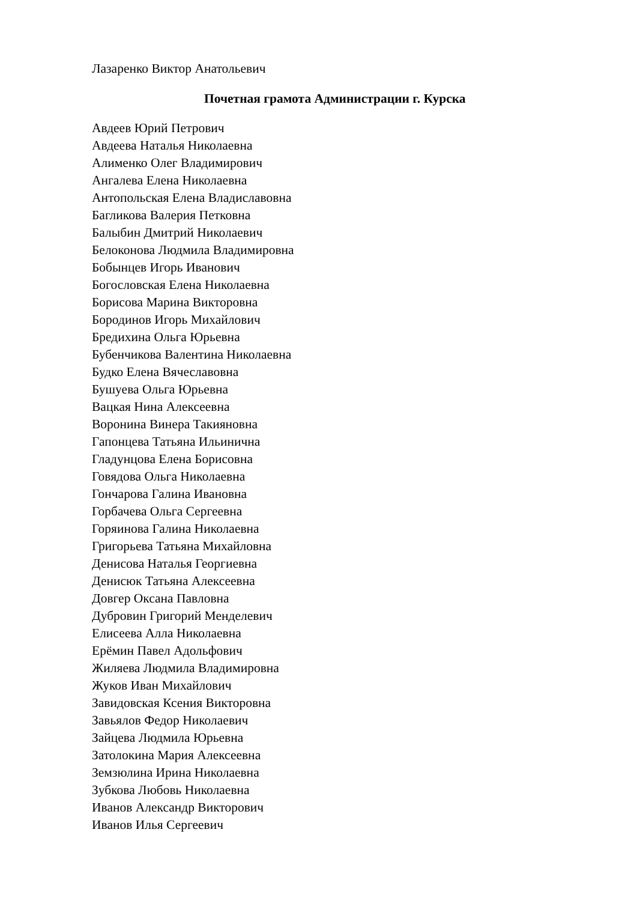Лазаренко Виктор Анатольевич
Почетная грамота Администрации г. Курска
Авдеев Юрий Петрович
Авдеева Наталья Николаевна
Алименко Олег Владимирович
Ангалева Елена Николаевна
Антопольская Елена Владиславовна
Багликова Валерия Петковна
Балыбин Дмитрий Николаевич
Белоконова Людмила Владимировна
Бобынцев Игорь Иванович
Богословская Елена Николаевна
Борисова Марина Викторовна
Бородинов Игорь Михайлович
Бредихина Ольга Юрьевна
Бубенчикова Валентина Николаевна
Будко Елена Вячеславовна
Бушуева Ольга Юрьевна
Вацкая Нина Алексеевна
Воронина Винера Такияновна
Гапонцева Татьяна Ильинична
Гладунцова Елена Борисовна
Говядова Ольга Николаевна
Гончарова Галина Ивановна
Горбачева Ольга Сергеевна
Горяинова Галина Николаевна
Григорьева Татьяна Михайловна
Денисова Наталья Георгиевна
Денисюк Татьяна Алексеевна
Довгер Оксана Павловна
Дубровин Григорий Менделевич
Елисеева Алла Николаевна
Ерёмин Павел Адольфович
Жиляева Людмила Владимировна
Жуков Иван Михайлович
Завидовская Ксения Викторовна
Завьялов Федор Николаевич
Зайцева Людмила Юрьевна
Затолокина Мария Алексеевна
Земзюлина Ирина Николаевна
Зубкова Любовь Николаевна
Иванов Александр Викторович
Иванов Илья Сергеевич